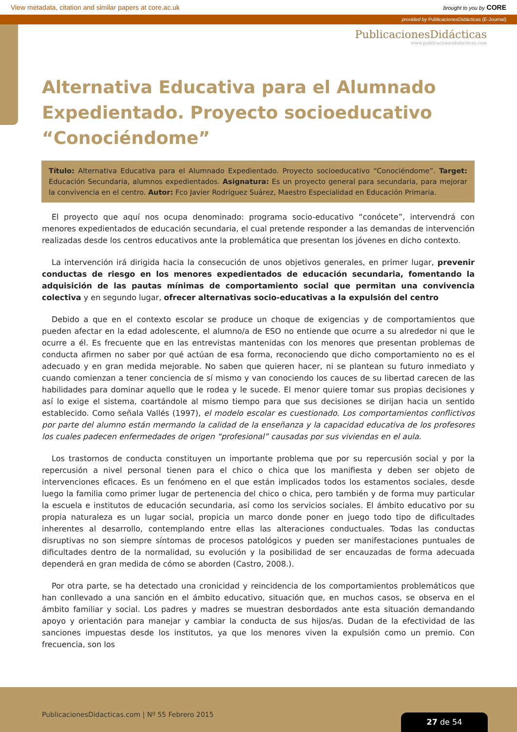View metadata, citation and similar papers at core.ac.uk brought to you by CORE
provided by PublicacionesDidácticas (E-Journal)
PublicacionesDidácticas
www.publicacionesdidacticas.com
Alternativa Educativa para el Alumnado Expedientado. Proyecto socioeducativo “Conociéndome”
Título: Alternativa Educativa para el Alumnado Expedientado. Proyecto socioeducativo “Conociéndome”. Target: Educación Secundaria, alumnos expedientados. Asignatura: Es un proyecto general para secundaria, para mejorar la convivencia en el centro. Autor: Fco Javier Rodríguez Suárez, Maestro Especialidad en Educación Primaria.
El proyecto que aquí nos ocupa denominado: programa socio-educativo “conócete”, intervendrá con menores expedientados de educación secundaria, el cual pretende responder a las demandas de intervención realizadas desde los centros educativos ante la problemática que presentan los jóvenes en dicho contexto.
La intervención irá dirigida hacia la consecución de unos objetivos generales, en primer lugar, prevenir conductas de riesgo en los menores expedientados de educación secundaria, fomentando la adquisición de las pautas mínimas de comportamiento social que permitan una convivencia colectiva y en segundo lugar, ofrecer alternativas socio-educativas a la expulsión del centro
Debido a que en el contexto escolar se produce un choque de exigencias y de comportamientos que pueden afectar en la edad adolescente, el alumno/a de ESO no entiende que ocurre a su alrededor ni que le ocurre a él. Es frecuente que en las entrevistas mantenidas con los menores que presentan problemas de conducta afirmen no saber por qué actúan de esa forma, reconociendo que dicho comportamiento no es el adecuado y en gran medida mejorable. No saben que quieren hacer, ni se plantean su futuro inmediato y cuando comienzan a tener conciencia de sí mismo y van conociendo los cauces de su libertad carecen de las habilidades para dominar aquello que le rodea y le sucede. El menor quiere tomar sus propias decisiones y así lo exige el sistema, coartándole al mismo tiempo para que sus decisiones se dirijan hacia un sentido establecido. Como señala Vallés (1997), el modelo escolar es cuestionado. Los comportamientos conflictivos por parte del alumno están mermando la calidad de la enseñanza y la capacidad educativa de los profesores los cuales padecen enfermedades de origen “profesional” causadas por sus viviendas en el aula.
Los trastornos de conducta constituyen un importante problema que por su repercusión social y por la repercusión a nivel personal tienen para el chico o chica que los manifiesta y deben ser objeto de intervenciones eficaces. Es un fenómeno en el que están implicados todos los estamentos sociales, desde luego la familia como primer lugar de pertenencia del chico o chica, pero también y de forma muy particular la escuela e institutos de educación secundaria, así como los servicios sociales. El ámbito educativo por su propia naturaleza es un lugar social, propicia un marco donde poner en juego todo tipo de dificultades inherentes al desarrollo, contemplando entre ellas las alteraciones conductuales. Todas las conductas disruptivas no son siempre síntomas de procesos patológicos y pueden ser manifestaciones puntuales de dificultades dentro de la normalidad, su evolución y la posibilidad de ser encauzadas de forma adecuada dependerá en gran medida de cómo se aborden (Castro, 2008.).
Por otra parte, se ha detectado una cronicidad y reincidencia de los comportamientos problemáticos que han conllevado a una sanción en el ámbito educativo, situación que, en muchos casos, se observa en el ámbito familiar y social. Los padres y madres se muestran desbordados ante esta situación demandando apoyo y orientación para manejar y cambiar la conducta de sus hijos/as. Dudan de la efectividad de las sanciones impuestas desde los institutos, ya que los menores viven la expulsión como un premio. Con frecuencia, son los
PublicacionesDidacticas.com | Nº 55 Febrero 2015
27 de 54